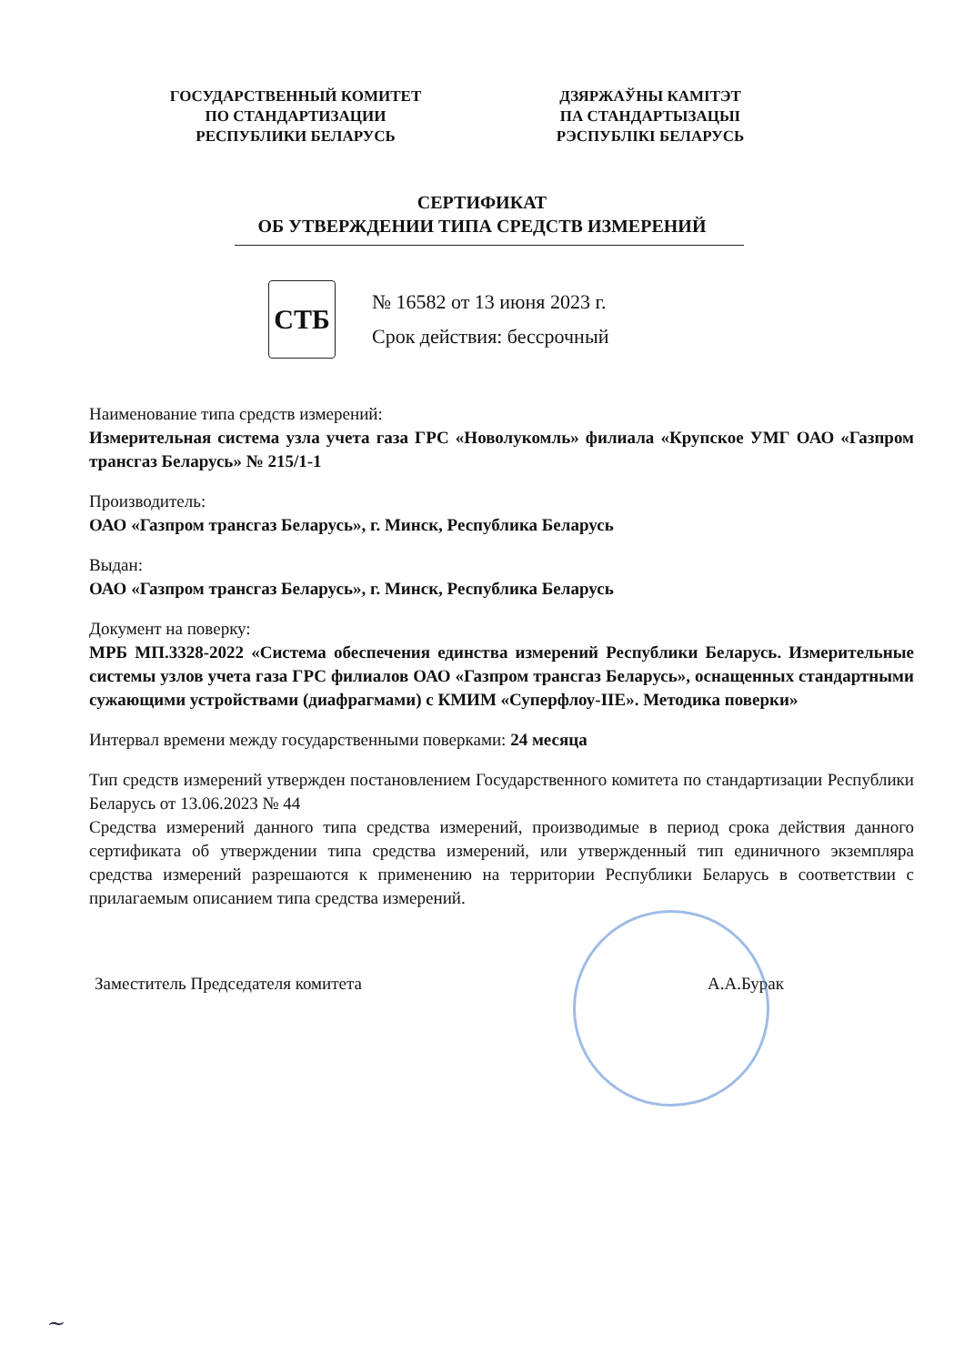ГОСУДАРСТВЕННЫЙ КОМИТЕТ
ПО СТАНДАРТИЗАЦИИ
РЕСПУБЛИКИ БЕЛАРУСЬ
ДЗЯРЖАЎНЫ КАМІТЭТ
ПА СТАНДАРТЫЗАЦЫІ
РЭСПУБЛІКІ БЕЛАРУСЬ
СЕРТИФИКАТ
ОБ УТВЕРЖДЕНИИ ТИПА СРЕДСТВ ИЗМЕРЕНИЙ
СТБ
№ 16582 от 13 июня 2023 г.
Срок действия: бессрочный
Наименование типа средств измерений:
Измерительная система узла учета газа ГРС «Новолукомль» филиала «Крупское УМГ ОАО «Газпром трансгаз Беларусь» № 215/1-1
Производитель:
ОАО «Газпром трансгаз Беларусь», г. Минск, Республика Беларусь
Выдан:
ОАО «Газпром трансгаз Беларусь», г. Минск, Республика Беларусь
Документ на поверку:
МРБ МП.3328-2022 «Система обеспечения единства измерений Республики Беларусь. Измерительные системы узлов учета газа ГРС филиалов ОАО «Газпром трансгаз Беларусь», оснащенных стандартными сужающими устройствами (диафрагмами) с КМИМ «Суперфлоу-IIЕ». Методика поверки»
Интервал времени между государственными поверками: 24 месяца
Тип средств измерений утвержден постановлением Государственного комитета по стандартизации Республики Беларусь от 13.06.2023 № 44
Средства измерений данного типа средства измерений, производимые в период срока действия данного сертификата об утверждении типа средства измерений, или утвержденный тип единичного экземпляра средства измерений разрешаются к применению на территории Республики Беларусь в соответствии с прилагаемым описанием типа средства измерений.
Заместитель Председателя комитета А.А.Бурак
~